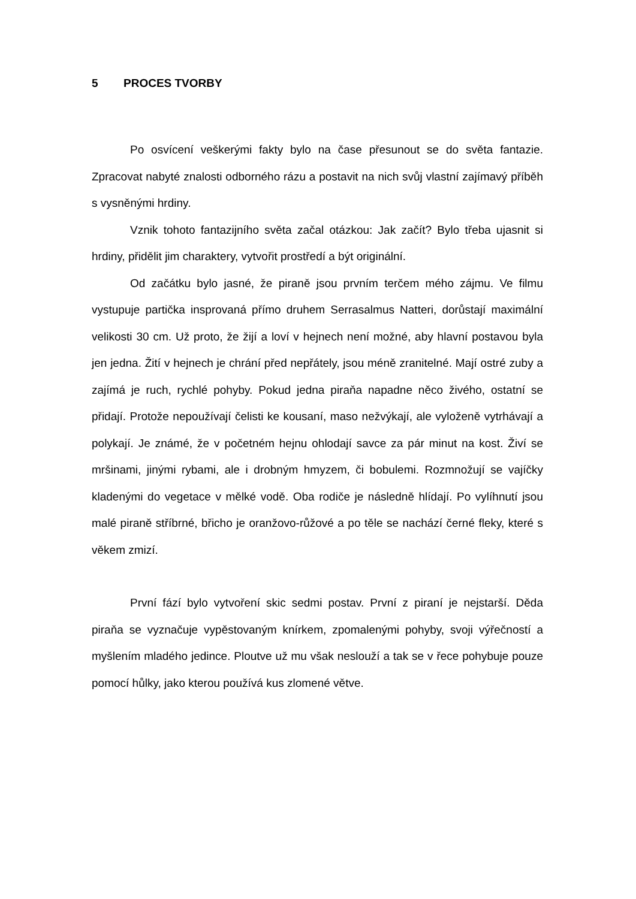5 PROCES TVORBY
Po osvícení veškerými fakty bylo na čase přesunout se do světa fantazie. Zpracovat nabyté znalosti odborného rázu a postavit na nich svůj vlastní zajímavý příběh s vysněnými hrdiny.
Vznik tohoto fantazijního světa začal otázkou: Jak začít? Bylo třeba ujasnit si hrdiny, přidělit jim charaktery, vytvořit prostředí a být originální.
Od začátku bylo jasné, že piraně jsou prvním terčem mého zájmu. Ve filmu vystupuje partička insprovaná přímo druhem Serrasalmus Natteri, dorůstají maximální velikosti 30 cm. Už proto, že žijí a loví v hejnech není možné, aby hlavní postavou byla jen jedna. Žití v hejnech je chrání před nepřátely, jsou méně zranitelné. Mají ostré zuby a zajímá je ruch, rychlé pohyby. Pokud jedna piraňa napadne něco živého, ostatní se přidají. Protože nepoužívají čelisti ke kousaní, maso nežvýkají, ale vyloženě vytrhávají a polykají. Je známé, že v početném hejnu ohlodají savce za pár minut na kost. Živí se mršinami, jinými rybami, ale i drobným hmyzem, či bobulemi. Rozmnožují se vajíčky kladenými do vegetace v mělké vodě. Oba rodiče je následně hlídají. Po vylíhnutí jsou malé piraně stříbrné, břicho je oranžovo-růžové a po těle se nachází černé fleky, které s věkem zmizí.
První fází bylo vytvoření skic sedmi postav. První z piraní je nejstarší. Děda piraňa se vyznačuje vypěstovaným knírkem, zpomalenými pohyby, svoji výřečností a myšlením mladého jedince. Ploutve už mu však neslouží a tak se v řece pohybuje pouze pomocí hůlky, jako kterou používá kus zlomené větve.